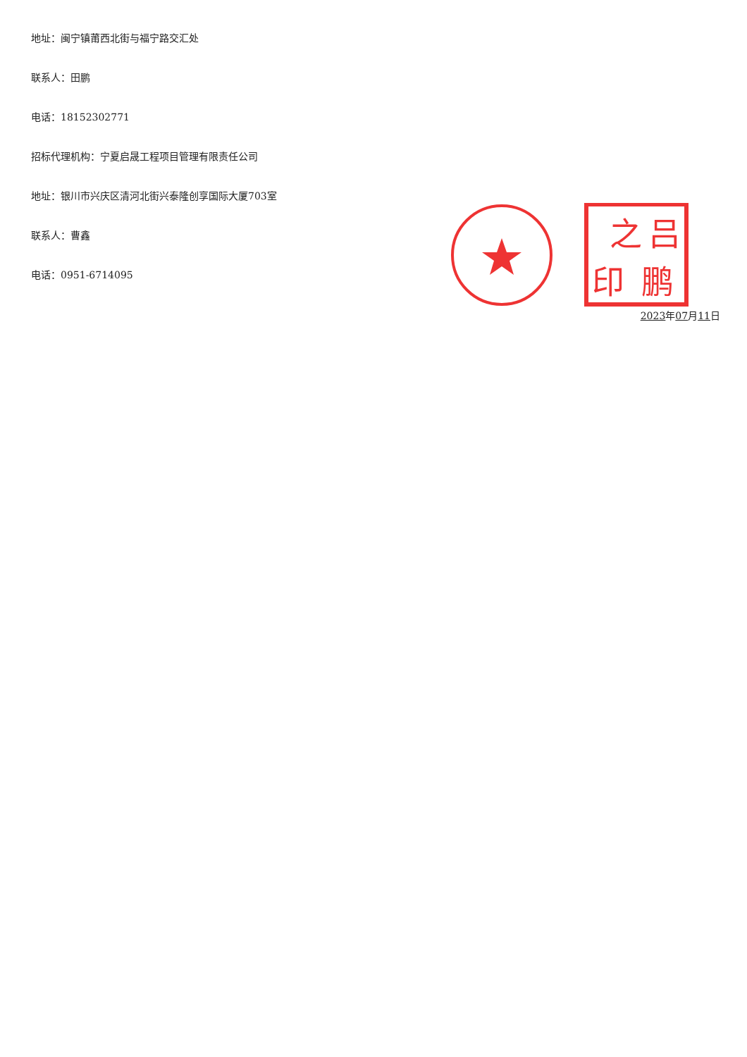地址：闽宁镇莆西北街与福宁路交汇处
联系人：田鹏
电话：18152302771
招标代理机构：宁夏启晟工程项目管理有限责任公司
地址：银川市兴庆区清河北街兴泰隆创享国际大厦703室
联系人：曹鑫
电话：0951-6714095
之
吕
印
鹏
2023年07月11日